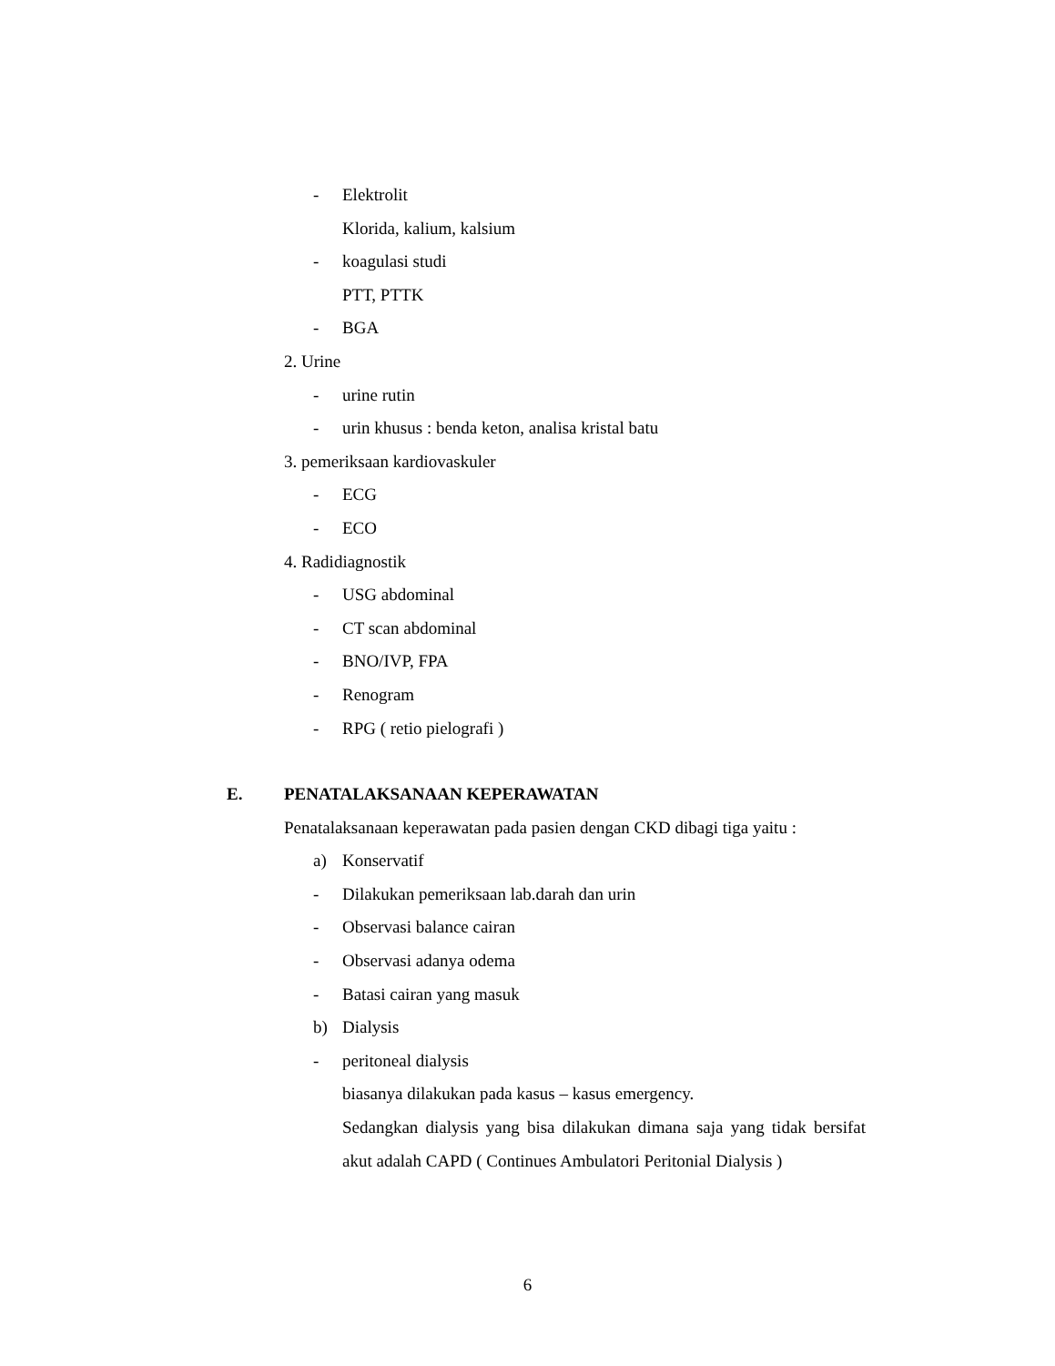- Elektrolit
Klorida, kalium, kalsium
- koagulasi studi
PTT, PTTK
- BGA
2. Urine
- urine rutin
- urin khusus : benda keton, analisa kristal batu
3. pemeriksaan kardiovaskuler
- ECG
- ECO
4. Radidiagnostik
- USG abdominal
- CT scan abdominal
- BNO/IVP, FPA
- Renogram
- RPG ( retio pielografi )
E. PENATALAKSANAAN KEPERAWATAN
Penatalaksanaan keperawatan pada pasien dengan CKD dibagi tiga yaitu :
a) Konservatif
- Dilakukan pemeriksaan lab.darah dan urin
- Observasi balance cairan
- Observasi adanya odema
- Batasi cairan yang masuk
b) Dialysis
- peritoneal dialysis
biasanya dilakukan pada kasus – kasus emergency.
Sedangkan dialysis yang bisa dilakukan dimana saja yang tidak bersifat akut adalah CAPD ( Continues Ambulatori Peritonial Dialysis )
6